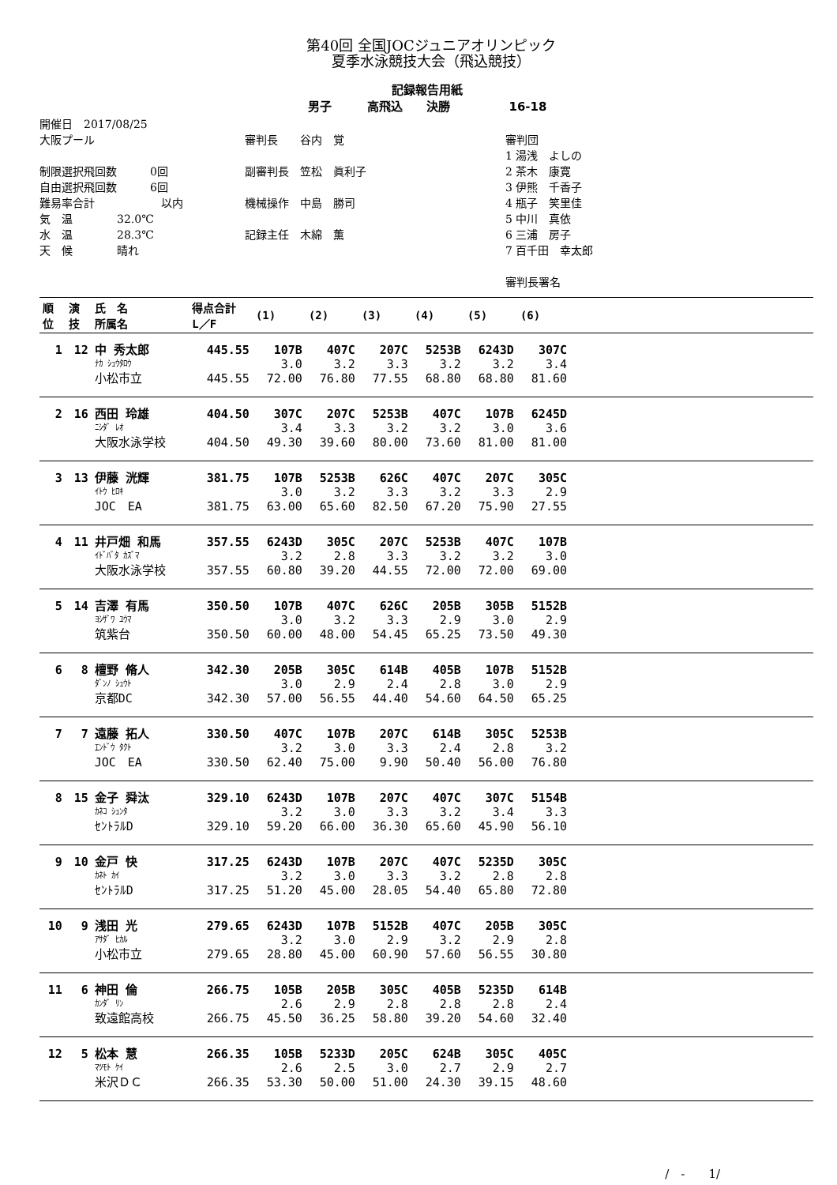第40回 全国JOCジュニアオリンピック
夏季水泳競技大会（飛込競技）
記録報告用紙
男子　　　高飛込　　決勝　　　　　16-18
開催日　2017/08/25
大阪プール
制限選択飛回数　　　0回
自由選択飛回数　　　6回
難易率合計　　　　　　以内
気　温　　　　32.0℃
水　温　　　　28.3℃
天　候　　　　晴れ
審判長　　谷内　覚
副審判長　笠松　眞利子
機械操作　中島　勝司
記録主任　木綿　薫
審判団
1 湯浅　よしの
2 茶木　康寛
3 伊熊　千香子
4 瓶子　笑里佳
5 中川　真依
6 三浦　房子
7 百千田　幸太郎
審判長署名
| 順 位 | 演 技 | 氏 名 所属名 | 得点合計 L／F | (1) | (2) | (3) | (4) | (5) | (6) | |
| --- | --- | --- | --- | --- | --- | --- | --- | --- | --- | --- |
| 1 | 12 | 中 秀太郎 | 445.55 | 107B | 407C | 207C | 5253B | 6243D | 307C | |
| | | ﾅｶ ｼｭｳﾀﾛｳ | | 3.0 | 3.2 | 3.3 | 3.2 | 3.2 | 3.4 | |
| | | 小松市立 | 445.55 | 72.00 | 76.80 | 77.55 | 68.80 | 68.80 | 81.60 | |
| 2 | 16 | 西田 玲雄 | 404.50 | 307C | 207C | 5253B | 407C | 107B | 6245D | |
| | | ﾆｼﾀﾞ ﾚｵ | | 3.4 | 3.3 | 3.2 | 3.2 | 3.0 | 3.6 | |
| | | 大阪水泳学校 | 404.50 | 49.30 | 39.60 | 80.00 | 73.60 | 81.00 | 81.00 | |
| 3 | 13 | 伊藤 洸輝 | 381.75 | 107B | 5253B | 626C | 407C | 207C | 305C | |
| | | ｲﾄｳ ﾋﾛｷ | | 3.0 | 3.2 | 3.3 | 3.2 | 3.3 | 2.9 | |
| | | JOC EA | 381.75 | 63.00 | 65.60 | 82.50 | 67.20 | 75.90 | 27.55 | |
| 4 | 11 | 井戸畑 和馬 | 357.55 | 6243D | 305C | 207C | 5253B | 407C | 107B | |
| | | ｲﾄﾞﾊﾞﾀ ｶｽﾞﾏ | | 3.2 | 2.8 | 3.3 | 3.2 | 3.2 | 3.0 | |
| | | 大阪水泳学校 | 357.55 | 60.80 | 39.20 | 44.55 | 72.00 | 72.00 | 69.00 | |
| 5 | 14 | 吉澤 有馬 | 350.50 | 107B | 407C | 626C | 205B | 305B | 5152B | |
| | | ﾖｼｻﾞﾜ ﾕｳﾏ | | 3.0 | 3.2 | 3.3 | 2.9 | 3.0 | 2.9 | |
| | | 筑紫台 | 350.50 | 60.00 | 48.00 | 54.45 | 65.25 | 73.50 | 49.30 | |
| 6 | 8 | 檀野 脩人 | 342.30 | 205B | 305C | 614B | 405B | 107B | 5152B | |
| | | ﾀﾞﾝﾉ ｼｭｳﾄ | | 3.0 | 2.9 | 2.4 | 2.8 | 3.0 | 2.9 | |
| | | 京都DC | 342.30 | 57.00 | 56.55 | 44.40 | 54.60 | 64.50 | 65.25 | |
| 7 | 7 | 遠藤 拓人 | 330.50 | 407C | 107B | 207C | 614B | 305C | 5253B | |
| | | ｴﾝﾄﾞｳ ﾀｸﾄ | | 3.2 | 3.0 | 3.3 | 2.4 | 2.8 | 3.2 | |
| | | JOC EA | 330.50 | 62.40 | 75.00 | 9.90 | 50.40 | 56.00 | 76.80 | |
| 8 | 15 | 金子 舜汰 | 329.10 | 6243D | 107B | 207C | 407C | 307C | 5154B | |
| | | ｶﾈｺ ｼｭﾝﾀ | | 3.2 | 3.0 | 3.3 | 3.2 | 3.4 | 3.3 | |
| | | ｾﾝﾄﾗﾙD | 329.10 | 59.20 | 66.00 | 36.30 | 65.60 | 45.90 | 56.10 | |
| 9 | 10 | 金戸 快 | 317.25 | 6243D | 107B | 207C | 407C | 5235D | 305C | |
| | | ｶﾈﾄ ｶｲ | | 3.2 | 3.0 | 3.3 | 3.2 | 2.8 | 2.8 | |
| | | ｾﾝﾄﾗﾙD | 317.25 | 51.20 | 45.00 | 28.05 | 54.40 | 65.80 | 72.80 | |
| 10 | 9 | 浅田 光 | 279.65 | 6243D | 107B | 5152B | 407C | 205B | 305C | |
| | | ｱｻﾀﾞ ﾋｶﾙ | | 3.2 | 3.0 | 2.9 | 3.2 | 2.9 | 2.8 | |
| | | 小松市立 | 279.65 | 28.80 | 45.00 | 60.90 | 57.60 | 56.55 | 30.80 | |
| 11 | 6 | 神田 倫 | 266.75 | 105B | 205B | 305C | 405B | 5235D | 614B | |
| | | ｶﾝﾀﾞ ﾘﾝ | | 2.6 | 2.9 | 2.8 | 2.8 | 2.8 | 2.4 | |
| | | 致遠館高校 | 266.75 | 45.50 | 36.25 | 58.80 | 39.20 | 54.60 | 32.40 | |
| 12 | 5 | 松本 慧 | 266.35 | 105B | 5233D | 205C | 624B | 305C | 405C | |
| | | ﾏﾂﾓﾄ ｹｲ | | 2.6 | 2.5 | 3.0 | 2.7 | 2.9 | 2.7 | |
| | | 米沢ＤＣ | 266.35 | 53.30 | 50.00 | 51.00 | 24.30 | 39.15 | 48.60 | |
/　-　　1/